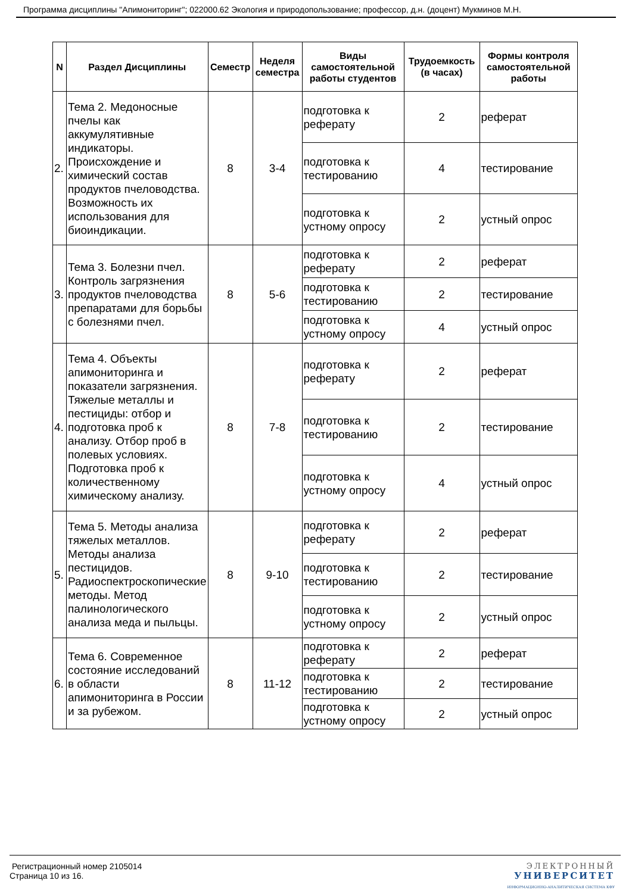Программа дисциплины "Апимониторинг"; 022000.62 Экология и природопользование; профессор, д.н. (доцент) Мукминов М.Н.
| N | Раздел Дисциплины | Семестр | Неделя семестра | Виды самостоятельной работы студентов | Трудоемкость (в часах) | Формы контроля самостоятельной работы |
| --- | --- | --- | --- | --- | --- | --- |
| 2. | Тема 2. Медоносные пчелы как аккумулятивные индикаторы. Происхождение и химический состав продуктов пчеловодства. Возможность их использования для биоиндикации. | 8 | 3-4 | подготовка к реферату | 2 | реферат |
| | | | | подготовка к тестированию | 4 | тестирование |
| | | | | подготовка к устному опросу | 2 | устный опрос |
| 3. | Тема 3. Болезни пчел. Контроль загрязнения продуктов пчеловодства препаратами для борьбы с болезнями пчел. | 8 | 5-6 | подготовка к реферату | 2 | реферат |
| | | | | подготовка к тестированию | 2 | тестирование |
| | | | | подготовка к устному опросу | 4 | устный опрос |
| 4. | Тема 4. Объекты апимониторинга и показатели загрязнения. Тяжелые металлы и пестициды: отбор и подготовка проб к анализу. Отбор проб в полевых условиях. Подготовка проб к количественному химическому анализу. | 8 | 7-8 | подготовка к реферату | 2 | реферат |
| | | | | подготовка к тестированию | 2 | тестирование |
| | | | | подготовка к устному опросу | 4 | устный опрос |
| 5. | Тема 5. Методы анализа тяжелых металлов. Методы анализа пестицидов. Радиоспектроскопические методы. Метод палинологического анализа меда и пыльцы. | 8 | 9-10 | подготовка к реферату | 2 | реферат |
| | | | | подготовка к тестированию | 2 | тестирование |
| | | | | подготовка к устному опросу | 2 | устный опрос |
| 6. | Тема 6. Современное состояние исследований в области апимониторинга в России и за рубежом. | 8 | 11-12 | подготовка к реферату | 2 | реферат |
| | | | | подготовка к тестированию | 2 | тестирование |
| | | | | подготовка к устному опросу | 2 | устный опрос |
Регистрационный номер 2105014
Страница 10 из 16.
ЭЛЕКТРОННЫЙ
УНИВЕРСИТЕТ
ИНФОРМАЦИОННО-АНАЛИТИЧЕСКАЯ СИСТЕМА КФУ